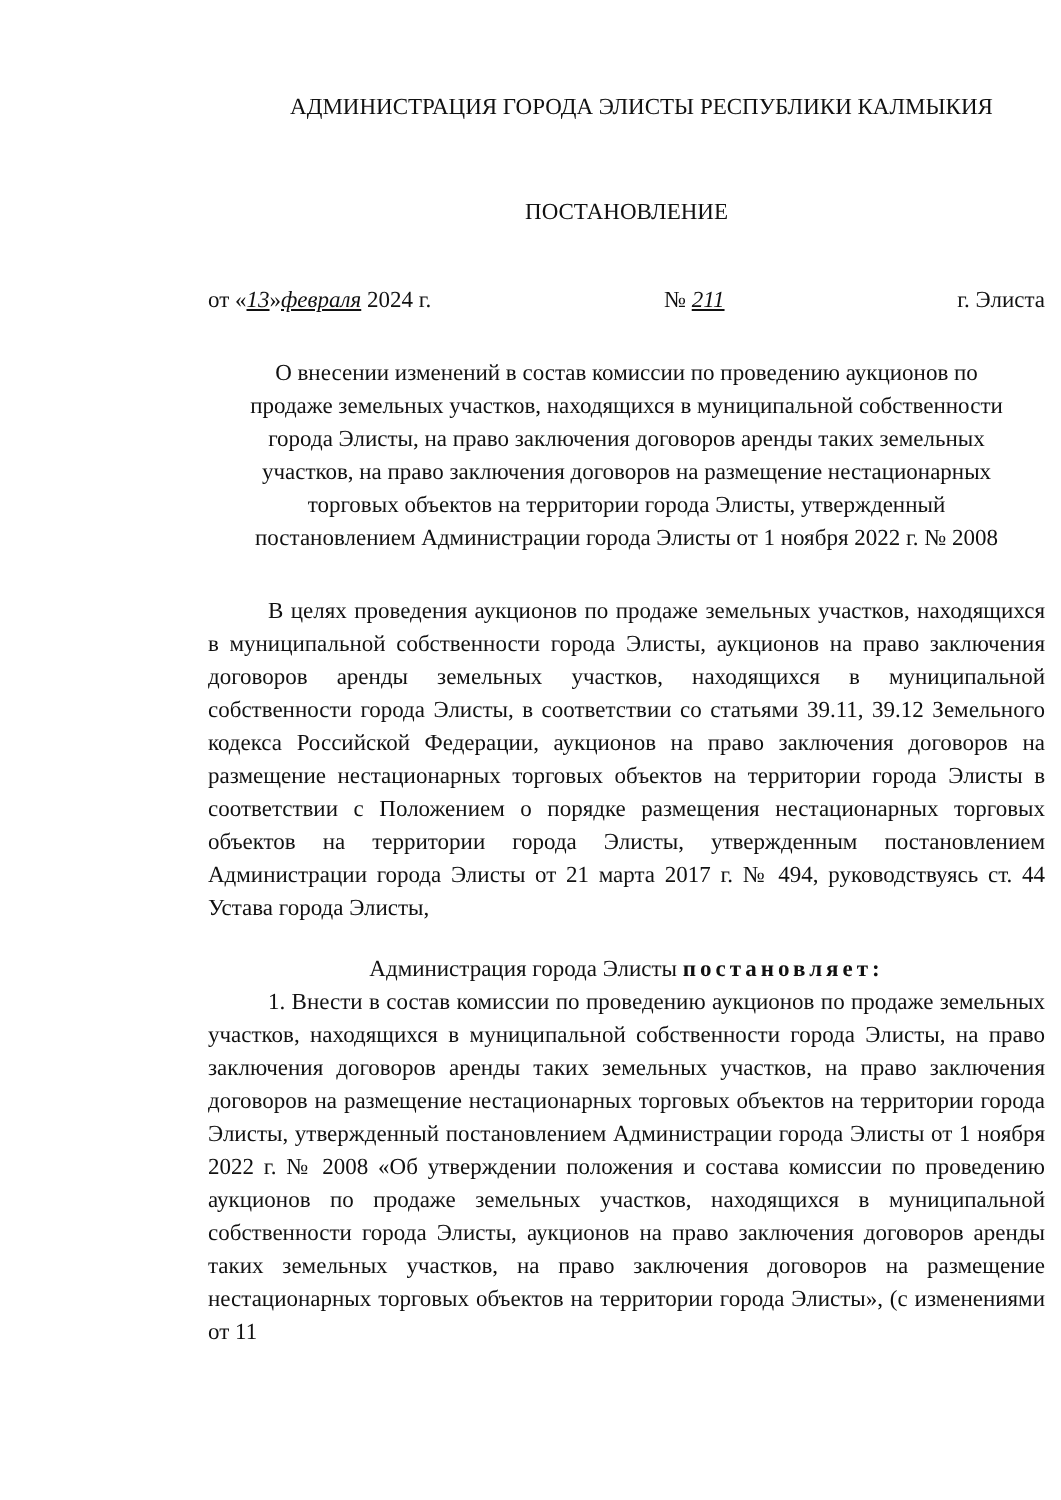АДМИНИСТРАЦИЯ ГОРОДА ЭЛИСТЫ РЕСПУБЛИКИ КАЛМЫКИЯ
ПОСТАНОВЛЕНИЕ
от «13»февраля 2024 г. № 211 г. Элиста
О внесении изменений в состав комиссии по проведению аукционов по продаже земельных участков, находящихся в муниципальной собственности города Элисты, на право заключения договоров аренды таких земельных участков, на право заключения договоров на размещение нестационарных торговых объектов на территории города Элисты, утвержденный постановлением Администрации города Элисты от 1 ноября 2022 г. № 2008
В целях проведения аукционов по продаже земельных участков, находящихся в муниципальной собственности города Элисты, аукционов на право заключения договоров аренды земельных участков, находящихся в муниципальной собственности города Элисты, в соответствии со статьями 39.11, 39.12 Земельного кодекса Российской Федерации, аукционов на право заключения договоров на размещение нестационарных торговых объектов на территории города Элисты в соответствии с Положением о порядке размещения нестационарных торговых объектов на территории города Элисты, утвержденным постановлением Администрации города Элисты от 21 марта 2017 г. № 494, руководствуясь ст. 44 Устава города Элисты,
Администрация города Элисты постановляет:
1. Внести в состав комиссии по проведению аукционов по продаже земельных участков, находящихся в муниципальной собственности города Элисты, на право заключения договоров аренды таких земельных участков, на право заключения договоров на размещение нестационарных торговых объектов на территории города Элисты, утвержденный постановлением Администрации города Элисты от 1 ноября 2022 г. № 2008 «Об утверждении положения и состава комиссии по проведению аукционов по продаже земельных участков, находящихся в муниципальной собственности города Элисты, аукционов на право заключения договоров аренды таких земельных участков, на право заключения договоров на размещение нестационарных торговых объектов на территории города Элисты», (с изменениями от 11